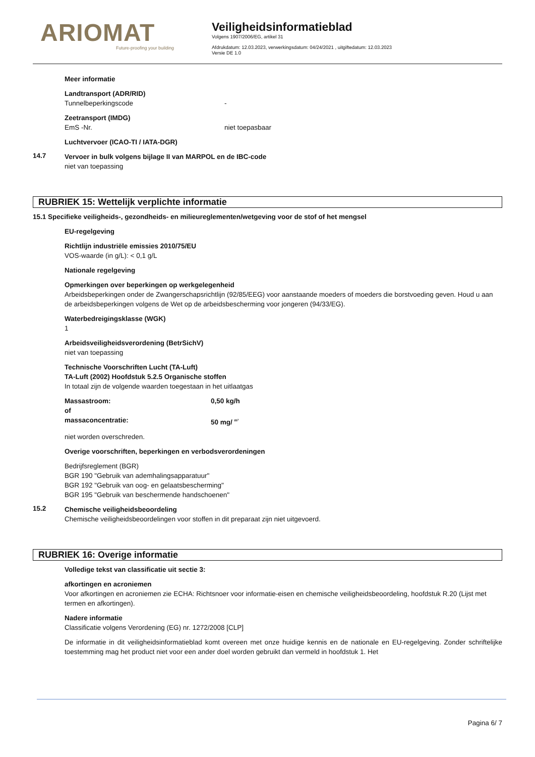ARIOMAT
Future-proofing your building
Veiligheidsinformatieblad
Volgens 1907/2006/EG, artikel 31
Afdrukdatum: 12.03.2023, verwerkingsdatum: 04/24/2021 , uitgiftedatum: 12.03.2023
Versie DE 1.0
Meer informatie
Landtransport (ADR/RID)
Tunnelbeperkingscode -
Zeetransport (IMDG)
EmS -Nr. niet toepasbaar
Luchtvervoer (ICAO-TI / IATA-DGR)
14.7
Vervoer in bulk volgens bijlage II van MARPOL en de IBC-code
niet van toepassing
RUBRIEK 15: Wettelijk verplichte informatie
15.1 Specifieke veiligheids-, gezondheids- en milieureglementen/wetgeving voor de stof of het mengsel
EU-regelgeving
Richtlijn industriële emissies 2010/75/EU
VOS-waarde (in g/L): < 0,1 g/L
Nationale regelgeving
Opmerkingen over beperkingen op werkgelegenheid
Arbeidsbeperkingen onder de Zwangerschapsrichtlijn (92/85/EEG) voor aanstaande moeders of moeders die borstvoeding geven. Houd u aan de arbeidsbeperkingen volgens de Wet op de arbeidsbescherming voor jongeren (94/33/EG).
Waterbedreigingsklasse (WGK)
1
Arbeidsveiligheidsverordening (BetrSichV)
niet van toepassing
Technische Voorschriften Lucht (TA-Luft)
TA-Luft (2002) Hoofdstuk 5.2.5 Organische stoffen
In totaal zijn de volgende waarden toegestaan in het uitlaatgas
Massastroom: 0,50 kg/h
of
massaconcentratie: 50 mg/ <sup>m³</sup>
niet worden overschreden.
Overige voorschriften, beperkingen en verbodsverordeningen
Bedrijfsreglement (BGR)
BGR 190 "Gebruik van ademhalingsapparatuur"
BGR 192 "Gebruik van oog- en gelaatsbescherming"
BGR 195 "Gebruik van beschermende handschoenen"
15.2
Chemische veiligheidsbeoordeling
Chemische veiligheidsbeoordelingen voor stoffen in dit preparaat zijn niet uitgevoerd.
RUBRIEK 16: Overige informatie
Volledige tekst van classificatie uit sectie 3:
afkortingen en acroniemen
Voor afkortingen en acroniemen zie ECHA: Richtsnoer voor informatie-eisen en chemische veiligheidsbeoordeling, hoofdstuk R.20 (Lijst met termen en afkortingen).
Nadere informatie
Classificatie volgens Verordening (EG) nr. 1272/2008 [CLP]
De informatie in dit veiligheidsinformatieblad komt overeen met onze huidige kennis en de nationale en EU-regelgeving. Zonder schriftelijke toestemming mag het product niet voor een ander doel worden gebruikt dan vermeld in hoofdstuk 1. Het
Pagina 6/ 7